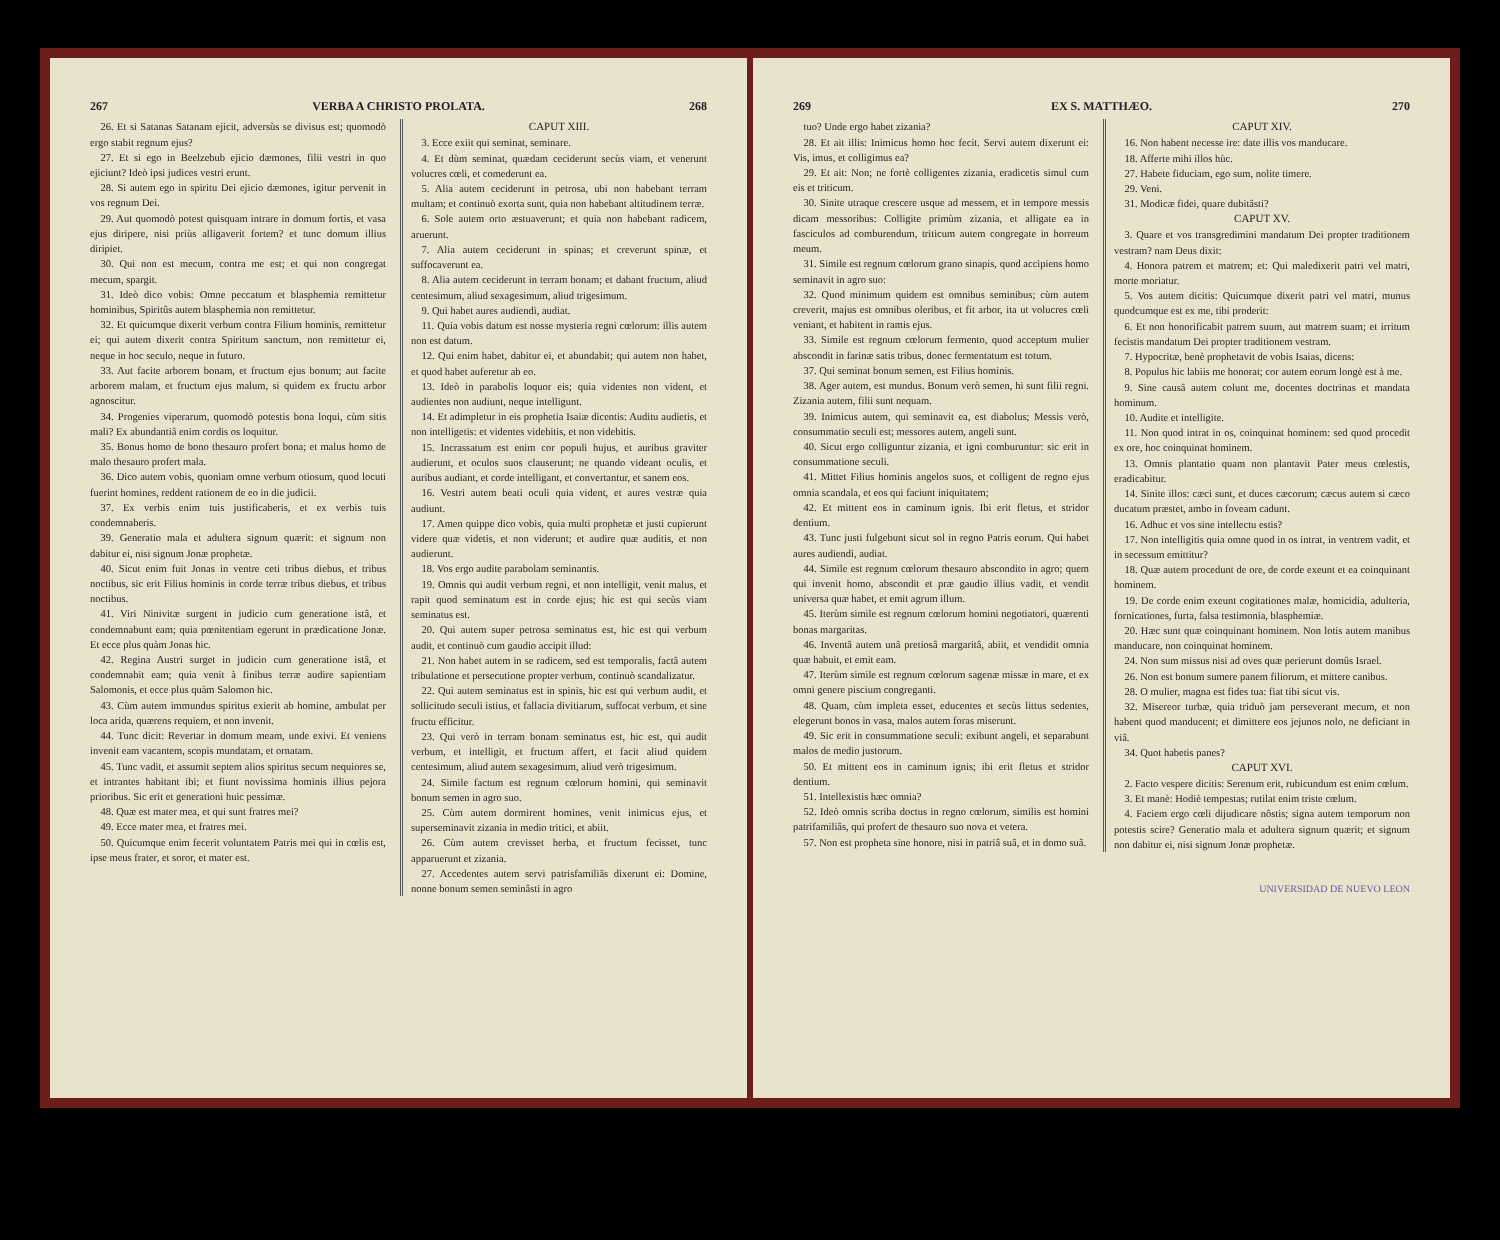267 VERBA A CHRISTO PROLATA. 268
26. Et si Satanas Satanam ejicit, adversùs se divisus est; quomodò ergo stabit regnum ejus?
27. Et si ego in Beelzebub ejicio dæmones, filii vestri in quo ejiciunt? Ideò ipsi judices vestri erunt.
28. Si autem ego in spiritu Dei ejicio dæmones, igitur pervenit in vos regnum Dei.
29. Aut quomodò potest quisquam intrare in domum fortis, et vasa ejus diripere, nisi priùs alligaverit fortem? et tunc domum illius diripiet.
30. Qui non est mecum, contra me est; et qui non congregat mecum, spargit.
31. Ideò dico vobis: Omne peccatum et blasphemia remittetur hominibus, Spiritûs autem blasphemia non remittetur.
32. Et quicumque dixerit verbum contra Filium hominis, remittetur ei; qui autem dixerit contra Spiritum sanctum, non remittetur ei, neque in hoc seculo, neque in futuro.
33. Aut facite arborem bonam, et fructum ejus bonum; aut facite arborem malam, et fructum ejus malum, si quidem ex fructu arbor agnoscitur.
34. Progenies viperarum, quomodò potestis bona loqui, cùm sitis mali? Ex abundantiâ enim cordis os loquitur.
35. Bonus homo de bono thesauro profert bona; et malus homo de malo thesauro profert mala.
36. Dico autem vobis, quoniam omne verbum otiosum, quod locuti fuerint homines, reddent rationem de eo in die judicii.
37. Ex verbis enim tuis justificaberis, et ex verbis tuis condemnaberis.
39. Generatio mala et adultera signum quærit: et signum non dabitur ei, nisi signum Jonæ prophetæ.
40. Sicut enim fuit Jonas in ventre ceti tribus diebus, et tribus noctibus, sic erit Filius hominis in corde terræ tribus diebus, et tribus noctibus.
41. Viri Ninivitæ surgent in judicio cum generatione istâ, et condemnabunt eam; quia pœnitentiam egerunt in prædicatione Jonæ. Et ecce plus quàm Jonas hic.
42. Regina Austri surget in judicio cum generatione istâ, et condemnabit eam; quia venit à finibus terræ audire sapientiam Salomonis, et ecce plus quàm Salomon hic.
43. Cùm autem immundus spiritus exierit ab homine, ambulat per loca arida, quærens requiem, et non invenit.
44. Tunc dicit: Revertar in domum meam, unde exivi. Et veniens invenit eam vacantem, scopis mundatam, et ornatam.
45. Tunc vadit, et assumit septem alios spiritus secum nequiores se, et intrantes habitant ibi; et fiunt novissima hominis illius pejora prioribus. Sic erit et generationi huic pessimæ.
48. Quæ est mater mea, et qui sunt fratres mei?
49. Ecce mater mea, et fratres mei.
50. Quicumque enim fecerit voluntatem Patris mei qui in cœlis est, ipse meus frater, et soror, et mater est.
CAPUT XIII.
3. Ecce exiit qui seminat, seminare.
4. Et dùm seminat, quædam ceciderunt secùs viam, et venerunt volucres cœli, et comederunt ea.
5. Alia autem ceciderunt in petrosa, ubi non habebant terram multam; et continuò exorta sunt, quia non habebant altitudinem terræ.
6. Sole autem orto æstuaverunt; et quia non habebant radicem, aruerunt.
7. Alia autem ceciderunt in spinas; et creverunt spinæ, et suffocaverunt ea.
8. Alia autem ceciderunt in terram bonam; et dabant fructum, aliud centesimum, aliud sexagesimum, aliud trigesimum.
9. Qui habet aures audiendi, audiat.
11. Quia vobis datum est nosse mysteria regni cœlorum: illis autem non est datum.
12. Qui enim habet, dabitur ei, et abundabit; qui autem non habet, et quod habet auferetur ab eo.
13. Ideò in parabolis loquor eis; quia videntes non vident, et audientes non audiunt, neque intelligunt.
14. Et adimpletur in eis prophetia Isaiæ dicentis: Auditu audietis, et non intelligetis: et videntes videbitis, et non videbitis.
15. Incrassatum est enim cor populi hujus, et auribus graviter audierunt, et oculos suos clauserunt; ne quando videant oculis, et auribus audiant, et corde intelligant, et convertantur, et sanem eos.
16. Vestri autem beati oculi quia vident, et aures vestræ quia audiunt.
17. Amen quippe dico vobis, quia multi prophetæ et justi cupierunt videre quæ videtis, et non viderunt; et audire quæ auditis, et non audierunt.
18. Vos ergo audite parabolam seminantis.
19. Omnis qui audit verbum regni, et non intelligit, venit malus, et rapit quod seminatum est in corde ejus; hic est qui secùs viam seminatus est.
20. Qui autem super petrosa seminatus est, hic est qui verbum audit, et continuò cum gaudio accipit illud:
21. Non habet autem in se radicem, sed est temporalis, factâ autem tribulatione et persecutione propter verbum, continuò scandalizatur.
22. Qui autem seminatus est in spinis, hic est qui verbum audit, et sollicitudo seculi istius, et fallacia divitiarum, suffocat verbum, et sine fructu efficitur.
23. Qui verò in terram bonam seminatus est, hic est, qui audit verbum, et intelligit, et fructum affert, et facit aliud quidem centesimum, aliud autem sexagesimum, aliud verò trigesimum.
24. Simile factum est regnum cœlorum homini, qui seminavit bonum semen in agro suo.
25. Cùm autem dormirent homines, venit inimicus ejus, et superseminavit zizania in medio tritici, et abiit.
26. Cùm autem crevisset herba, et fructum fecisset, tunc apparuerunt et zizania.
27. Accedentes autem servi patrisfamiliâs dixerunt ei: Domine, nonne bonum semen seminâsti in agro
269 EX S. MATTHÆO. 270
tuo? Unde ergo habet zizania?
28. Et ait illis: Inimicus homo hoc fecit. Servi autem dixerunt ei: Vis, imus, et colligimus ea?
29. Et ait: Non; ne fortè colligentes zizania, eradicetis simul cum eis et triticum.
30. Sinite utraque crescere usque ad messem, et in tempore messis dicam messoribus: Colligite primùm zizania, et alligate ea in fasciculos ad comburendum, triticum autem congregate in horreum meum.
31. Simile est regnum cœlorum grano sinapis, quod accipiens homo seminavit in agro suo:
32. Quod minimum quidem est omnibus seminibus; cùm autem creverit, majus est omnibus oleribus, et fit arbor, ita ut volucres cœli veniant, et habitent in ramis ejus.
33. Simile est regnum cœlorum fermento, quod acceptum mulier abscondit in farinæ satis tribus, donec fermentatum est totum.
37. Qui seminat bonum semen, est Filius hominis.
38. Ager autem, est mundus. Bonum verò semen, hi sunt filii regni. Zizania autem, filii sunt nequam.
39. Inimicus autem, qui seminavit ea, est diabolus; Messis verò, consummatio seculi est; messores autem, angeli sunt.
40. Sicut ergo colliguntur zizania, et igni comburuntur: sic erit in consummatione seculi.
41. Mittet Filius hominis angelos suos, et colligent de regno ejus omnia scandala, et eos qui faciunt iniquitatem;
42. Et mittent eos in caminum ignis. Ibi erit fletus, et stridor dentium.
43. Tunc justi fulgebunt sicut sol in regno Patris eorum. Qui habet aures audiendi, audiat.
44. Simile est regnum cœlorum thesauro abscondito in agro; quem qui invenit homo, abscondit et præ gaudio illius vadit, et vendit universa quæ habet, et emit agrum illum.
45. Iterùm simile est regnum cœlorum homini negotiatori, quærenti bonas margaritas.
46. Inventâ autem unâ pretiosâ margaritâ, abiit, et vendidit omnia quæ habuit, et emit eam.
47. Iterùm simile est regnum cœlorum sagenæ missæ in mare, et ex omni genere piscium congreganti.
48. Quam, cùm impleta esset, educentes et secùs littus sedentes, elegerunt bonos in vasa, malos autem foras miserunt.
49. Sic erit in consummatione seculi: exibunt angeli, et separabunt malos de medio justorum.
50. Et mittent eos in caminum ignis; ibi erit fletus et stridor dentium.
51. Intellexistis hæc omnia?
52. Ideò omnis scriba doctus in regno cœlorum, similis est homini patrifamiliâs, qui profert de thesauro suo nova et vetera.
57. Non est propheta sine honore, nisi in patriâ suâ, et in domo suâ.
CAPUT XIV.
16. Non habent necesse ire: date illis vos manducare.
18. Afferte mihi illos hùc.
27. Habete fiduciam, ego sum, nolite timere.
29. Veni.
31. Modicæ fidei, quare dubitâsti?
CAPUT XV.
3. Quare et vos transgredimini mandatum Dei propter traditionem vestram? nam Deus dixit:
4. Honora patrem et matrem; et: Qui maledixerit patri vel matri, morte moriatur.
5. Vos autem dicitis: Quicumque dixerit patri vel matri, munus quodcumque est ex me, tibi proderit:
6. Et non honorificabit patrem suum, aut matrem suam; et irritum fecistis mandatum Dei propter traditionem vestram.
7. Hypocritæ, benè prophetavit de vobis Isaias, dicens:
8. Populus hic labiis me honorat; cor autem eorum longè est à me.
9. Sine causâ autem colunt me, docentes doctrinas et mandata hominum.
10. Audite et intelligite.
11. Non quod intrat in os, coinquinat hominem: sed quod procedit ex ore, hoc coinquinat hominem.
13. Omnis plantatio quam non plantavit Pater meus cœlestis, eradicabitur.
14. Sinite illos: cæci sunt, et duces cæcorum; cæcus autem si cæco ducatum præstet, ambo in foveam cadunt.
16. Adhuc et vos sine intellectu estis?
17. Non intelligitis quia omne quod in os intrat, in ventrem vadit, et in secessum emittitur?
18. Quæ autem procedunt de ore, de corde exeunt et ea coinquinant hominem.
19. De corde enim exeunt cogitationes malæ, homicidia, adulteria, fornicationes, furta, falsa testimonia, blasphemiæ.
20. Hæc sunt quæ coinquinant hominem. Non lotis autem manibus manducare, non coinquinat hominem.
24. Non sum missus nisi ad oves quæ perierunt domûs Israel.
26. Non est bonum sumere panem filiorum, et mittere canibus.
28. O mulier, magna est fides tua: fiat tibi sicut vis.
32. Misereor turbæ, quia triduò jam perseverant mecum, et non habent quod manducent; et dimittere eos jejunos nolo, ne deficiant in viâ.
34. Quot habetis panes?
CAPUT XVI.
2. Facto vespere dicitis: Serenum erit, rubicundum est enim cœlum.
3. Et manè: Hodiè tempestas; rutilat enim triste cœlum.
4. Faciem ergo cœli dijudicare nôstis; signa autem temporum non potestis scire? Generatio mala et adultera signum quærit; et signum non dabitur ei, nisi signum Jonæ prophetæ.
UNIVERSIDAD DE NUEVO LEON